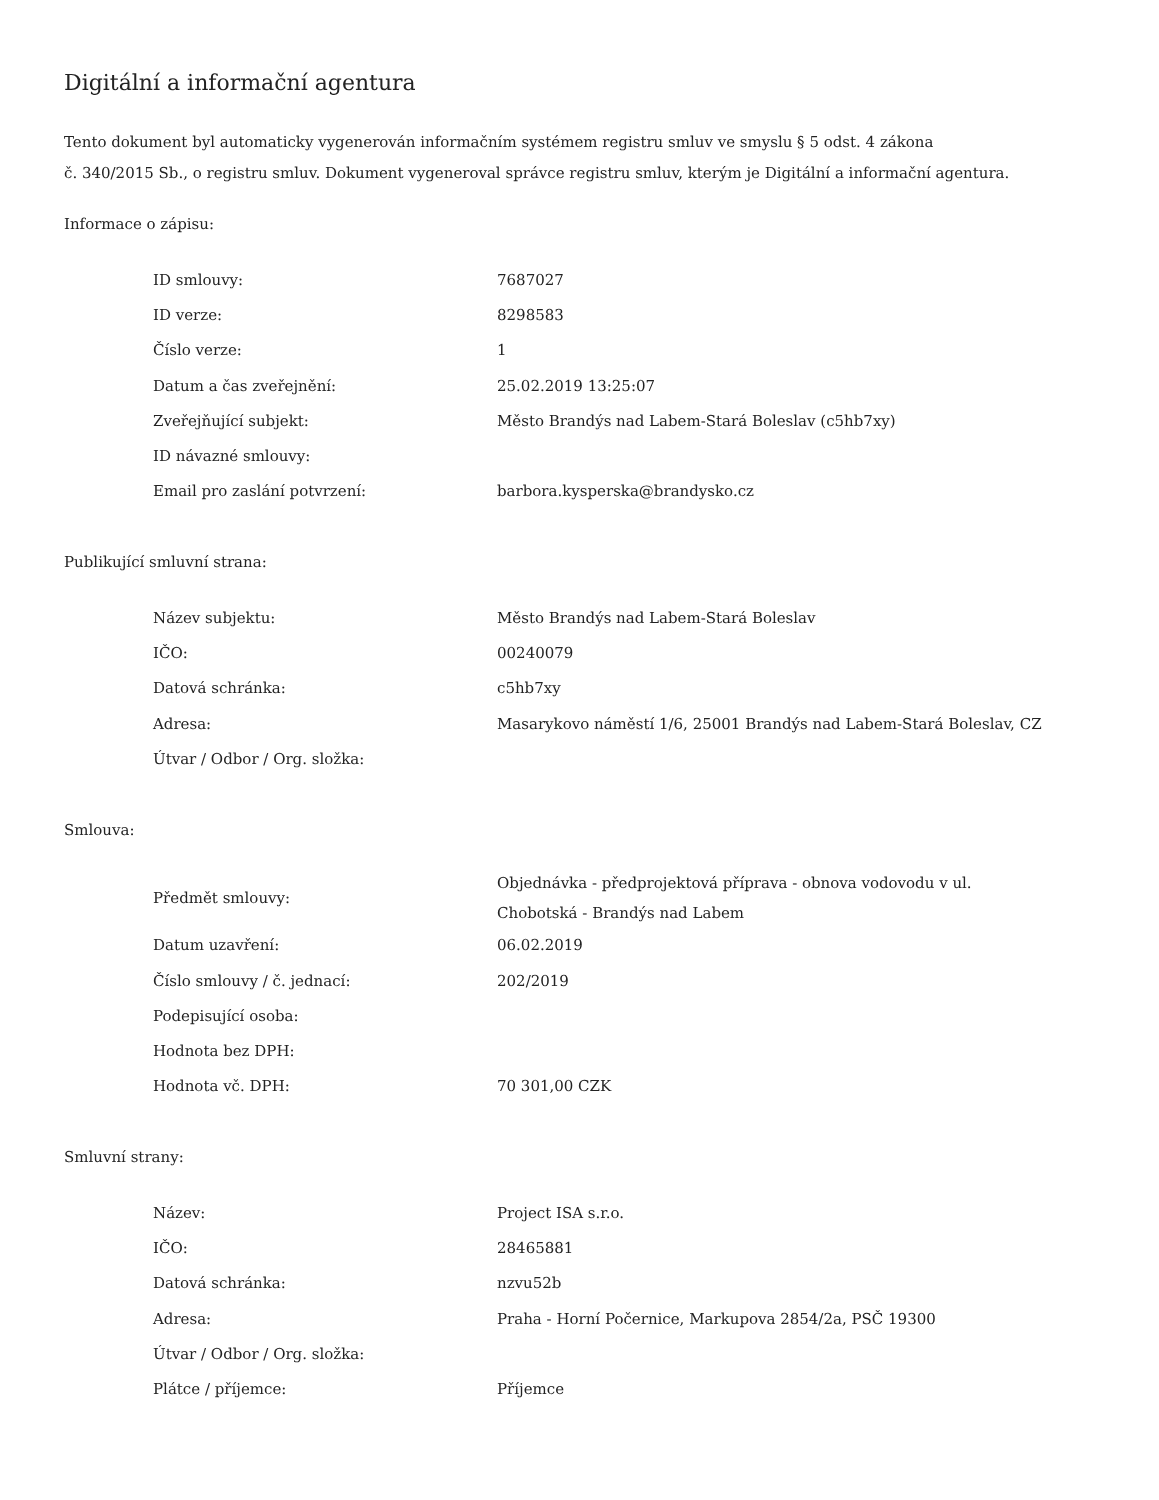Digitální a informační agentura
Tento dokument byl automaticky vygenerován informačním systémem registru smluv ve smyslu § 5 odst. 4 zákona
č. 340/2015 Sb., o registru smluv. Dokument vygeneroval správce registru smluv, kterým je Digitální a informační agentura.
Informace o zápisu:
| ID smlouvy: | 7687027 |
| ID verze: | 8298583 |
| Číslo verze: | 1 |
| Datum a čas zveřejnění: | 25.02.2019 13:25:07 |
| Zveřejňující subjekt: | Město Brandýs nad Labem-Stará Boleslav (c5hb7xy) |
| ID návazné smlouvy: | |
| Email pro zaslání potvrzení: | barbora.kysperska@brandysko.cz |
Publikující smluvní strana:
| Název subjektu: | Město Brandýs nad Labem-Stará Boleslav |
| IČO: | 00240079 |
| Datová schránka: | c5hb7xy |
| Adresa: | Masarykovo náměstí 1/6, 25001 Brandýs nad Labem-Stará Boleslav, CZ |
| Útvar / Odbor / Org. složka: | |
Smlouva:
| Předmět smlouvy: | Objednávka - předprojektová příprava - obnova vodovodu v ul. Chobotská - Brandýs nad Labem |
| Datum uzavření: | 06.02.2019 |
| Číslo smlouvy / č. jednací: | 202/2019 |
| Podepisující osoba: | |
| Hodnota bez DPH: | |
| Hodnota vč. DPH: | 70 301,00 CZK |
Smluvní strany:
| Název: | Project ISA s.r.o. |
| IČO: | 28465881 |
| Datová schránka: | nzvu52b |
| Adresa: | Praha - Horní Počernice, Markupova 2854/2a, PSČ 19300 |
| Útvar / Odbor / Org. složka: | |
| Plátce / příjemce: | Příjemce |